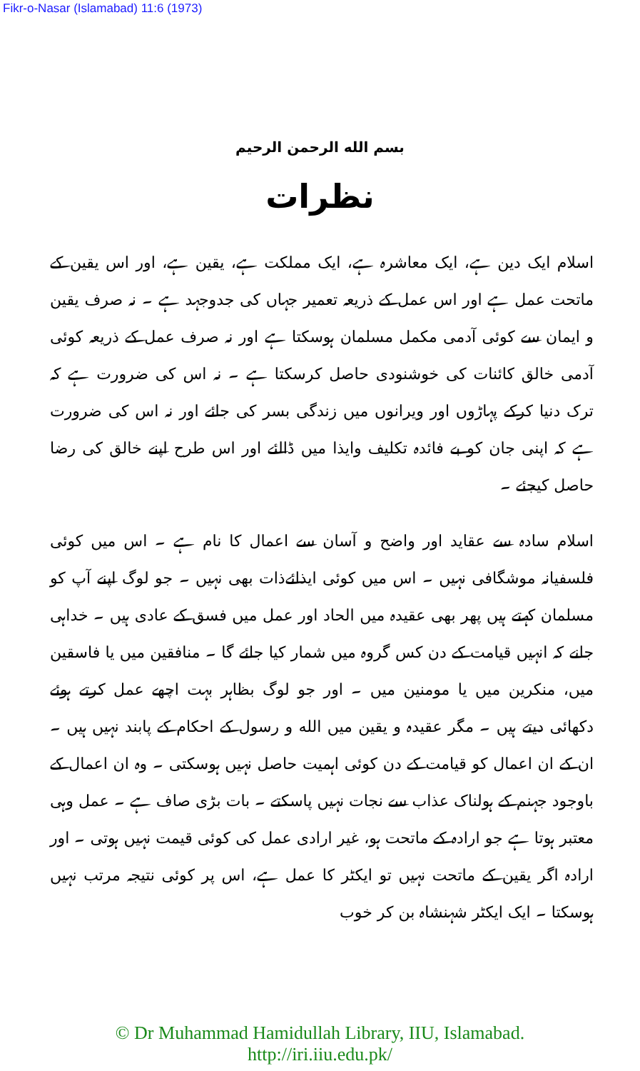Fikr-o-Nasar (Islamabad) 11:6 (1973)
بسم الله الرحمن الرحيم
نظرات
اسلام ایک دین ہے، ایک معاشرہ ہے، ایک مملکت ہے، یقین ہے، اور اس یقین کے ماتحت عمل ہے اور اس عمل کے ذریعہ تعمیر جہاں کی جدوجہد ہے ۔ نہ صرف یقین و ایمان سے کوئی آدمی مکمل مسلمان ہوسکتا ہے اور نہ صرف عمل کے ذریعہ کوئی آدمی خالق کائنات کی خوشنودی حاصل کرسکتا ہے ۔ نہ اس کی ضرورت ہے کہ ترک دنیا کرکے پہاڑوں اور ویرانوں میں زندگی بسر کی جائے اور نہ اس کی ضرورت ہے کہ اپنی جان کو بے فائدہ تکلیف وایذا میں ڈالئے اور اس طرح اپنے خالق کی رضا حاصل کیجئے ۔
اسلام سادہ سے عقاید اور واضح و آسان سے اعمال کا نام ہے ۔ اس میں کوئی فلسفیانہ موشگافی نہیں ۔ اس میں کوئی ایذائےذات بھی نہیں ۔ جو لوگ اپنے آپ کو مسلمان کہتے ہیں پھر بھی عقیدہ میں الحاد اور عمل میں فسق کے عادی ہیں ۔ خداہی جانے کہ انہیں قیامت کے دن کس گروہ میں شمار کیا جائے گا ۔ منافقین میں یا فاسقین میں، منکرین میں یا مومنین میں ۔ اور جو لوگ بظاہر بہت اچھے عمل کرتے ہوئے دکھائی دیتے ہیں ۔ مگر عقیدہ و یقین میں الله و رسول کے احکام کے پابند نہیں ہیں ۔ ان کے ان اعمال کو قیامت کے دن کوئی اہمیت حاصل نہیں ہوسکتی ۔ وہ ان اعمال کے باوجود جہنم کے ہولناک عذاب سے نجات نہیں پاسکتے ۔ بات بڑی صاف ہے ۔ عمل وہی معتبر ہوتا ہے جو ارادہ کے ماتحت ہو، غیر ارادی عمل کی کوئی قیمت نہیں ہوتی ۔ اور ارادہ اگر یقین کے ماتحت نہیں تو ایکٹر کا عمل ہے، اس پر کوئی نتیجہ مرتب نہیں ہوسکتا ۔ ایک ایکٹر شہنشاہ بن کر خوب
© Dr Muhammad Hamidullah Library, IIU, Islamabad.
http://iri.iiu.edu.pk/